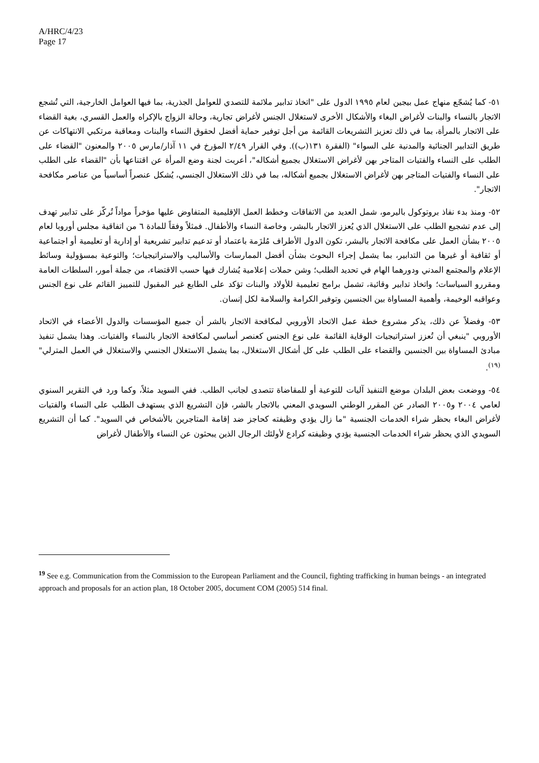A/HRC/4/23
Page 17
٥١- كما يُشجّع منهاج عمل بيجين لعام ١٩٩٥ الدول على "اتخاذ تدابير ملائمة للتصدي للعوامل الجذرية، بما فيها العوامل الخارجية، التي تُشجع الاتجار بالنساء والبنات لأغراض البغاء والأشكال الأخرى لاستغلال الجنس لأغراض تجارية، وحالة الزواج بالإكراه والعمل القسري، بغية القضاء على الاتجار بالمرأة، بما في ذلك تعزيز التشريعات القائمة من أجل توفير حماية أفضل لحقوق النساء والبنات ومعاقبة مرتكبي الانتهاكات عن طريق التدابير الجنائية والمدنية على السواء" (الفقرة ١٣١(ب)). وفي القرار ٢/٤٩ المؤرخ في ١١ آذار/مارس ٢٠٠٥ والمعنون "القضاء على الطلب على النساء والفتيات المتاجر بهن لأغراض الاستغلال بجميع أشكاله"، أعربت لجنة وضع المرأة عن اقتناعها بأن "القضاء على الطلب على النساء والفتيات المتاجر بهن لأغراض الاستغلال بجميع أشكاله، بما في ذلك الاستغلال الجنسي، يُشكل عنصراً أساسياً من عناصر مكافحة الاتجار".
٥٢- ومنذ بدء نفاذ بروتوكول باليرمو، شمل العديد من الاتفاقات وخطط العمل الإقليمية المتفاوض عليها مؤخراً مواداً تُركّز على تدابير تهدف إلى عدم تشجيع الطلب على الاستغلال الذي يُعزز الاتجار بالبشر، وخاصة النساء والأطفال. فمثلاً وفقاً للمادة ٦ من اتفاقية مجلس أوروبا لعام ٢٠٠٥ بشأن العمل على مكافحة الاتجار بالبشر، تكون الدول الأطراف مُلزَمة باعتماد أو تدعيم تدابير تشريعية أو إدارية أو تعليمية أو اجتماعية أو ثقافية أو غيرها من التدابير، بما يشمل إجراء البحوث بشأن أفضل الممارسات والأساليب والاستراتيجيات؛ والتوعية بمسؤولية وسائط الإعلام والمجتمع المدني ودورهما الهام في تحديد الطلب؛ وشن حملات إعلامية يُشارك فيها حسب الاقتضاء، من جملة أمور، السلطات العامة ومقررو السياسات؛ واتخاذ تدابير وقائية، تشمل برامج تعليمية للأولاد والبنات تؤكد على الطابع غير المقبول للتمييز القائم على نوع الجنس وعواقبه الوخيمة، وأهمية المساواة بين الجنسين وتوفير الكرامة والسلامة لكل إنسان.
٥٣- وفضلاً عن ذلك، يذكر مشروع خطة عمل الاتحاد الأوروبي لمكافحة الاتجار بالشر أن جميع المؤسسات والدول الأعضاء في الاتحاد الأوروبي "ينبغي أن تُعزز استراتيجيات الوقاية القائمة على نوع الجنس كعنصر أساسي لمكافحة الاتجار بالنساء والفتيات. وهذا يشمل تنفيذ مبادئ المساواة بين الجنسين والقضاء على الطلب على كل أشكال الاستغلال، بما يشمل الاستغلال الجنسي والاستغلال في العمل المترلي"<sup>(١٩)</sup>.
٥٤- ووضعت بعض البلدان موضع التنفيذ آليات للتوعية أو للمقاضاة تتصدى لجانب الطلب. ففي السويد مثلاً، وكما ورد في التقرير السنوي لعامي ٢٠٠٤ و٢٠٠٥ الصادر عن المقرر الوطني السويدي المعني بالاتجار بالشر، فإن التشريع الذي يستهدف الطلب على النساء والفتيات لأغراض البغاء بحظر شراء الخدمات الجنسية "ما زال يؤدي وظيفته كحاجز ضد إقامة المتاجرين بالأشخاص في السويد". كما أن التشريع السويدي الذي يحظر شراء الخدمات الجنسية يؤدي وظيفته كرادع لأولئك الرجال الذين يبحثون عن النساء والأطفال لأغراض
<sup>19</sup> See e.g. Communication from the Commission to the European Parliament and the Council, fighting trafficking in human beings - an integrated approach and proposals for an action plan, 18 October 2005, document COM (2005) 514 final.